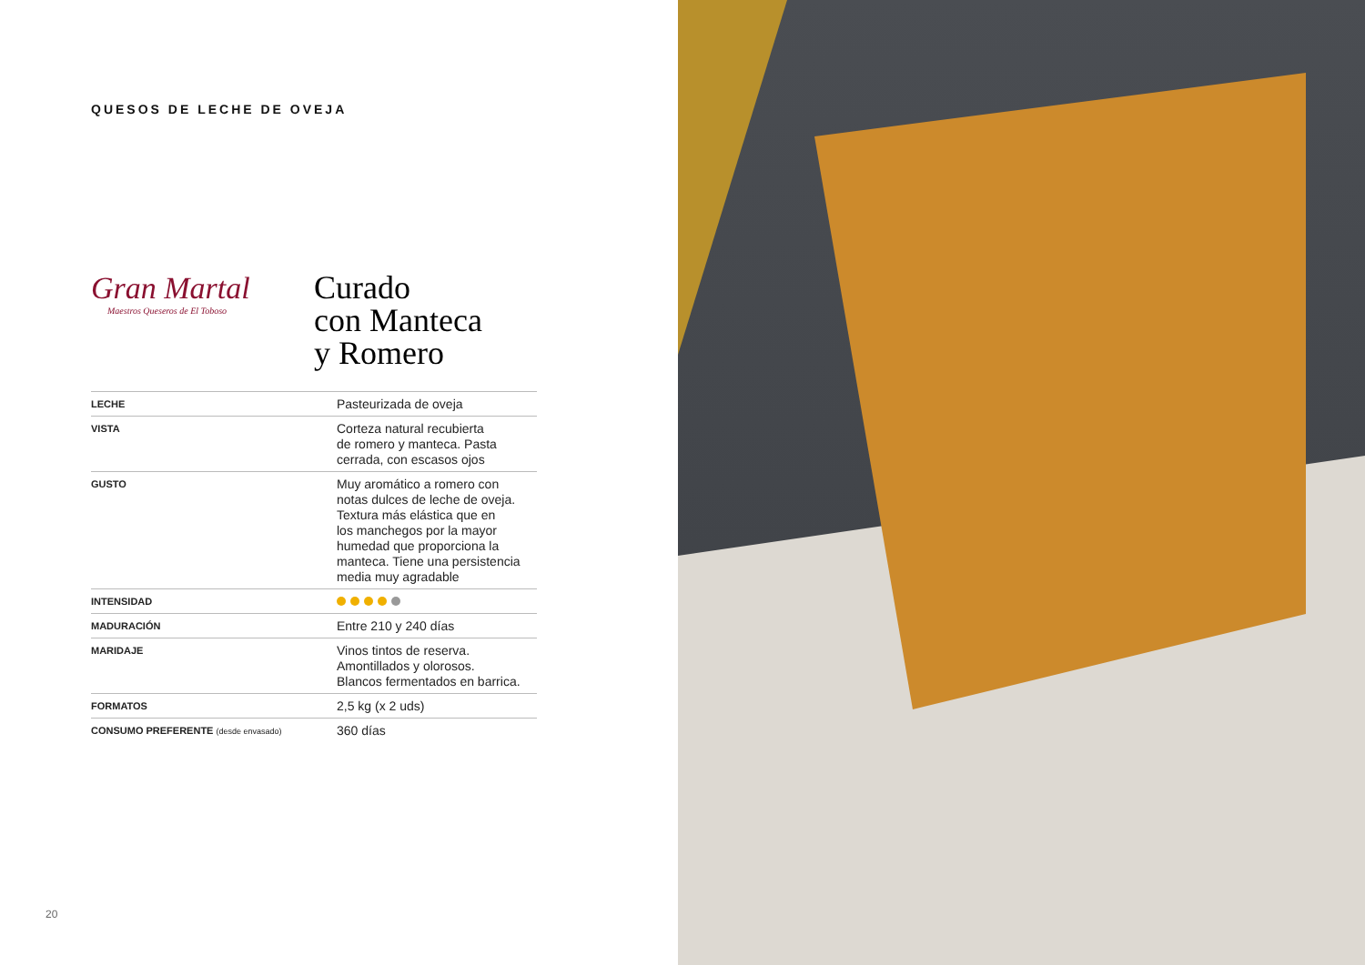QUESOS DE LECHE DE OVEJA
Gran Martal
Maestros Queseros de El Toboso
Curado
con Manteca
y Romero
| LECHE | Pasteurizada de oveja |
| VISTA | Corteza natural recubierta de romero y manteca. Pasta cerrada, con escasos ojos |
| GUSTO | Muy aromático a romero con notas dulces de leche de oveja. Textura más elástica que en los manchegos por la mayor humedad que proporciona la manteca. Tiene una persistencia media muy agradable |
| INTENSIDAD | |
| MADURACIÓN | Entre 210 y 240 días |
| MARIDAJE | Vinos tintos de reserva. Amontillados y olorosos. Blancos fermentados en barrica. |
| FORMATOS | 2,5 kg (x 2 uds) |
| CONSUMO PREFERENTE (desde envasado) | 360 días |
20